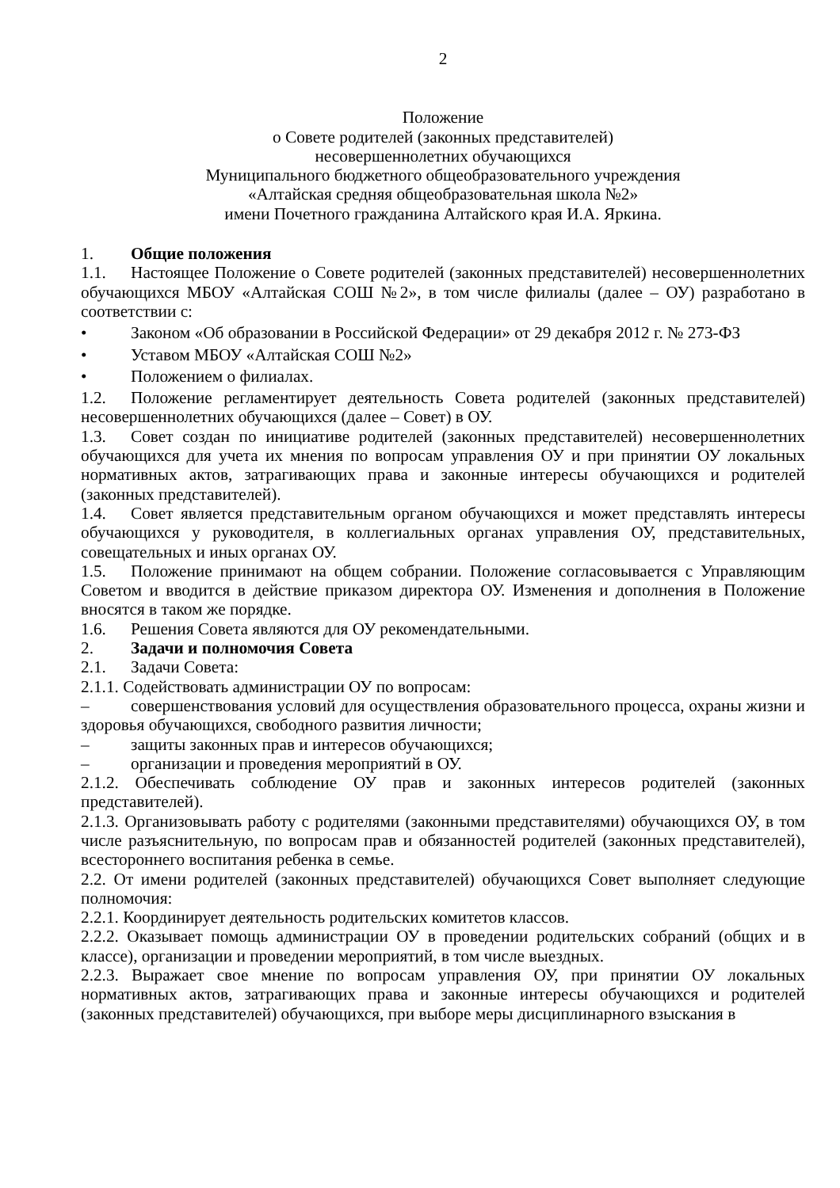2
Положение
о Совете родителей (законных представителей)
несовершеннолетних обучающихся
Муниципального бюджетного общеобразовательного учреждения
«Алтайская средняя общеобразовательная школа №2»
имени Почетного гражданина Алтайского края И.А. Яркина.
1. Общие положения
1.1. Настоящее Положение о Совете родителей (законных представителей) несовершеннолетних обучающихся МБОУ «Алтайская СОШ №2», в том числе филиалы (далее – ОУ) разработано в соответствии с:
• Законом «Об образовании в Российской Федерации» от 29 декабря 2012 г. № 273-ФЗ
• Уставом МБОУ «Алтайская СОШ №2»
• Положением о филиалах.
1.2. Положение регламентирует деятельность Совета родителей (законных представителей) несовершеннолетних обучающихся (далее – Совет) в ОУ.
1.3. Совет создан по инициативе родителей (законных представителей) несовершеннолетних обучающихся для учета их мнения по вопросам управления ОУ и при принятии ОУ локальных нормативных актов, затрагивающих права и законные интересы обучающихся и родителей (законных представителей).
1.4. Совет является представительным органом обучающихся и может представлять интересы обучающихся у руководителя, в коллегиальных органах управления ОУ, представительных, совещательных и иных органах ОУ.
1.5. Положение принимают на общем собрании. Положение согласовывается с Управляющим Советом и вводится в действие приказом директора ОУ. Изменения и дополнения в Положение вносятся в таком же порядке.
1.6. Решения Совета являются для ОУ рекомендательными.
2. Задачи и полномочия Совета
2.1. Задачи Совета:
2.1.1. Содействовать администрации ОУ по вопросам:
– совершенствования условий для осуществления образовательного процесса, охраны жизни и здоровья обучающихся, свободного развития личности;
– защиты законных прав и интересов обучающихся;
– организации и проведения мероприятий в ОУ.
2.1.2. Обеспечивать соблюдение ОУ прав и законных интересов родителей (законных представителей).
2.1.3. Организовывать работу с родителями (законными представителями) обучающихся ОУ, в том числе разъяснительную, по вопросам прав и обязанностей родителей (законных представителей), всестороннего воспитания ребенка в семье.
2.2. От имени родителей (законных представителей) обучающихся Совет выполняет следующие полномочия:
2.2.1. Координирует деятельность родительских комитетов классов.
2.2.2. Оказывает помощь администрации ОУ в проведении родительских собраний (общих и в классе), организации и проведении мероприятий, в том числе выездных.
2.2.3. Выражает свое мнение по вопросам управления ОУ, при принятии ОУ локальных нормативных актов, затрагивающих права и законные интересы обучающихся и родителей (законных представителей) обучающихся, при выборе меры дисциплинарного взыскания в